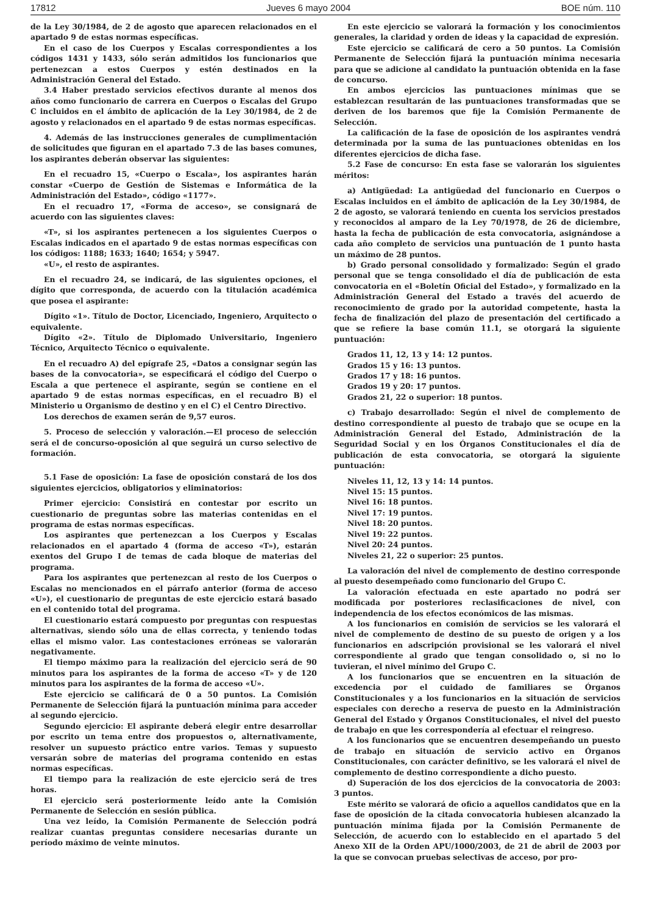17812 Jueves 6 mayo 2004 BOE núm. 110
de la Ley 30/1984, de 2 de agosto que aparecen relacionados en el apartado 9 de estas normas específicas.
En el caso de los Cuerpos y Escalas correspondientes a los códigos 1431 y 1433, sólo serán admitidos los funcionarios que pertenezcan a estos Cuerpos y estén destinados en la Administración General del Estado.
3.4 Haber prestado servicios efectivos durante al menos dos años como funcionario de carrera en Cuerpos o Escalas del Grupo C incluidos en el ámbito de aplicación de la Ley 30/1984, de 2 de agosto y relacionados en el apartado 9 de estas normas específicas.
4. Además de las instrucciones generales de cumplimentación de solicitudes que figuran en el apartado 7.3 de las bases comunes, los aspirantes deberán observar las siguientes:
En el recuadro 15, «Cuerpo o Escala», los aspirantes harán constar «Cuerpo de Gestión de Sistemas e Informática de la Administración del Estado», código «1177».
En el recuadro 17, «Forma de acceso», se consignará de acuerdo con las siguientes claves:
«T», si los aspirantes pertenecen a los siguientes Cuerpos o Escalas indicados en el apartado 9 de estas normas específicas con los códigos: 1188; 1633; 1640; 1654; y 5947.
«U», el resto de aspirantes.
En el recuadro 24, se indicará, de las siguientes opciones, el dígito que corresponda, de acuerdo con la titulación académica que posea el aspirante:
Dígito «1». Título de Doctor, Licenciado, Ingeniero, Arquitecto o equivalente.
Dígito «2». Título de Diplomado Universitario, Ingeniero Técnico, Arquitecto Técnico o equivalente.
En el recuadro A) del epígrafe 25, «Datos a consignar según las bases de la convocatoria», se especificará el código del Cuerpo o Escala a que pertenece el aspirante, según se contiene en el apartado 9 de estas normas específicas, en el recuadro B) el Ministerio u Organismo de destino y en el C) el Centro Directivo.
Los derechos de examen serán de 9,57 euros.
5. Proceso de selección y valoración.—El proceso de selección será el de concurso-oposición al que seguirá un curso selectivo de formación.
5.1 Fase de oposición: La fase de oposición constará de los dos siguientes ejercicios, obligatorios y eliminatorios:
Primer ejercicio: Consistirá en contestar por escrito un cuestionario de preguntas sobre las materias contenidas en el programa de estas normas específicas.
Los aspirantes que pertenezcan a los Cuerpos y Escalas relacionados en el apartado 4 (forma de acceso «T»), estarán exentos del Grupo I de temas de cada bloque de materias del programa.
Para los aspirantes que pertenezcan al resto de los Cuerpos o Escalas no mencionados en el párrafo anterior (forma de acceso «U»), el cuestionario de preguntas de este ejercicio estará basado en el contenido total del programa.
El cuestionario estará compuesto por preguntas con respuestas alternativas, siendo sólo una de ellas correcta, y teniendo todas ellas el mismo valor. Las contestaciones erróneas se valorarán negativamente.
El tiempo máximo para la realización del ejercicio será de 90 minutos para los aspirantes de la forma de acceso «T» y de 120 minutos para los aspirantes de la forma de acceso «U».
Este ejercicio se calificará de 0 a 50 puntos. La Comisión Permanente de Selección fijará la puntuación mínima para acceder al segundo ejercicio.
Segundo ejercicio: El aspirante deberá elegir entre desarrollar por escrito un tema entre dos propuestos o, alternativamente, resolver un supuesto práctico entre varios. Temas y supuesto versarán sobre de materias del programa contenido en estas normas específicas.
El tiempo para la realización de este ejercicio será de tres horas.
El ejercicio será posteriormente leído ante la Comisión Permanente de Selección en sesión pública.
Una vez leído, la Comisión Permanente de Selección podrá realizar cuantas preguntas considere necesarias durante un período máximo de veinte minutos.
En este ejercicio se valorará la formación y los conocimientos generales, la claridad y orden de ideas y la capacidad de expresión.
Este ejercicio se calificará de cero a 50 puntos. La Comisión Permanente de Selección fijará la puntuación mínima necesaria para que se adicione al candidato la puntuación obtenida en la fase de concurso.
En ambos ejercicios las puntuaciones mínimas que se establezcan resultarán de las puntuaciones transformadas que se deriven de los baremos que fije la Comisión Permanente de Selección.
La calificación de la fase de oposición de los aspirantes vendrá determinada por la suma de las puntuaciones obtenidas en los diferentes ejercicios de dicha fase.
5.2 Fase de concurso: En esta fase se valorarán los siguientes méritos:
a) Antigüedad: La antigüedad del funcionario en Cuerpos o Escalas incluidos en el ámbito de aplicación de la Ley 30/1984, de 2 de agosto, se valorará teniendo en cuenta los servicios prestados y reconocidos al amparo de la Ley 70/1978, de 26 de diciembre, hasta la fecha de publicación de esta convocatoria, asignándose a cada año completo de servicios una puntuación de 1 punto hasta un máximo de 28 puntos.
b) Grado personal consolidado y formalizado: Según el grado personal que se tenga consolidado el día de publicación de esta convocatoria en el «Boletín Oficial del Estado», y formalizado en la Administración General del Estado a través del acuerdo de reconocimiento de grado por la autoridad competente, hasta la fecha de finalización del plazo de presentación del certificado a que se refiere la base común 11.1, se otorgará la siguiente puntuación:
Grados 11, 12, 13 y 14: 12 puntos.
Grados 15 y 16: 13 puntos.
Grados 17 y 18: 16 puntos.
Grados 19 y 20: 17 puntos.
Grados 21, 22 o superior: 18 puntos.
c) Trabajo desarrollado: Según el nivel de complemento de destino correspondiente al puesto de trabajo que se ocupe en la Administración General del Estado, Administración de la Seguridad Social y en los Órganos Constitucionales el día de publicación de esta convocatoria, se otorgará la siguiente puntuación:
Niveles 11, 12, 13 y 14: 14 puntos.
Nivel 15: 15 puntos.
Nivel 16: 18 puntos.
Nivel 17: 19 puntos.
Nivel 18: 20 puntos.
Nivel 19: 22 puntos.
Nivel 20: 24 puntos.
Niveles 21, 22 o superior: 25 puntos.
La valoración del nivel de complemento de destino corresponde al puesto desempeñado como funcionario del Grupo C.
La valoración efectuada en este apartado no podrá ser modificada por posteriores reclasificaciones de nivel, con independencia de los efectos económicos de las mismas.
A los funcionarios en comisión de servicios se les valorará el nivel de complemento de destino de su puesto de origen y a los funcionarios en adscripción provisional se les valorará el nivel correspondiente al grado que tengan consolidado o, si no lo tuvieran, el nivel mínimo del Grupo C.
A los funcionarios que se encuentren en la situación de excedencia por el cuidado de familiares se Órganos Constitucionales y a los funcionarios en la situación de servicios especiales con derecho a reserva de puesto en la Administración General del Estado y Órganos Constitucionales, el nivel del puesto de trabajo en que les correspondería al efectuar el reingreso.
A los funcionarios que se encuentren desempeñando un puesto de trabajo en situación de servicio activo en Órganos Constitucionales, con carácter definitivo, se les valorará el nivel de complemento de destino correspondiente a dicho puesto.
d) Superación de los dos ejercicios de la convocatoria de 2003: 3 puntos.
Este mérito se valorará de oficio a aquellos candidatos que en la fase de oposición de la citada convocatoria hubiesen alcanzado la puntuación mínima fijada por la Comisión Permanente de Selección, de acuerdo con lo establecido en el apartado 5 del Anexo XII de la Orden APU/1000/2003, de 21 de abril de 2003 por la que se convocan pruebas selectivas de acceso, por pro-